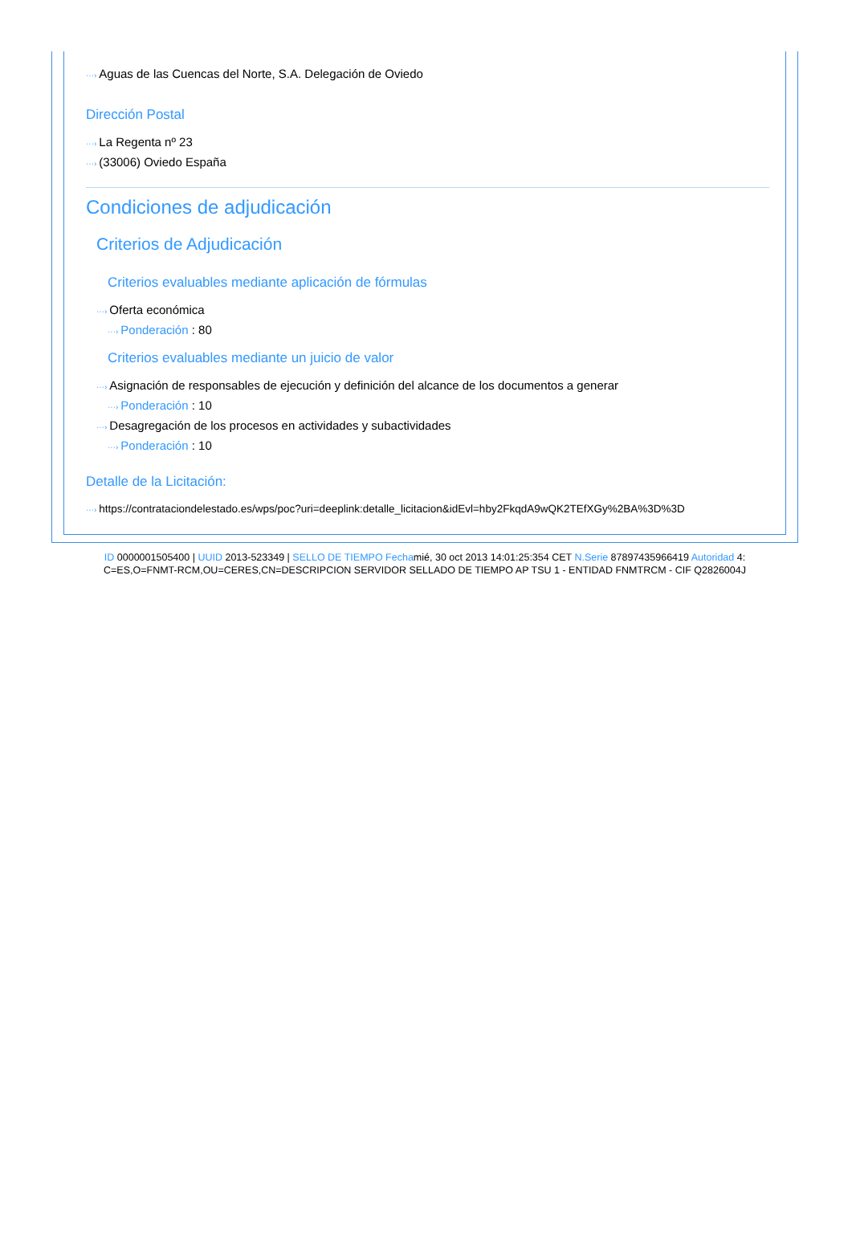···› Aguas de las Cuencas del Norte, S.A. Delegación de Oviedo
Dirección Postal
···› La Regenta nº 23
···› (33006) Oviedo España
Condiciones de adjudicación
Criterios de Adjudicación
Criterios evaluables mediante aplicación de fórmulas
···› Oferta económica
···› Ponderación : 80
Criterios evaluables mediante un juicio de valor
···› Asignación de responsables de ejecución y definición del alcance de los documentos a generar
···› Ponderación : 10
···› Desagregación de los procesos en actividades y subactividades
···› Ponderación : 10
Detalle de la Licitación:
···› https://contrataciondelestado.es/wps/poc?uri=deeplink:detalle_licitacion&idEvl=hby2FkqdA9wQK2TEfXGy%2BA%3D%3D
ID 0000001505400 | UUID 2013-523349 | SELLO DE TIEMPO Fechamié, 30 oct 2013 14:01:25:354 CET N.Serie 87897435966419 Autoridad 4:
C=ES,O=FNMT-RCM,OU=CERES,CN=DESCRIPCION SERVIDOR SELLADO DE TIEMPO AP TSU 1 - ENTIDAD FNMTRCM - CIF Q2826004J